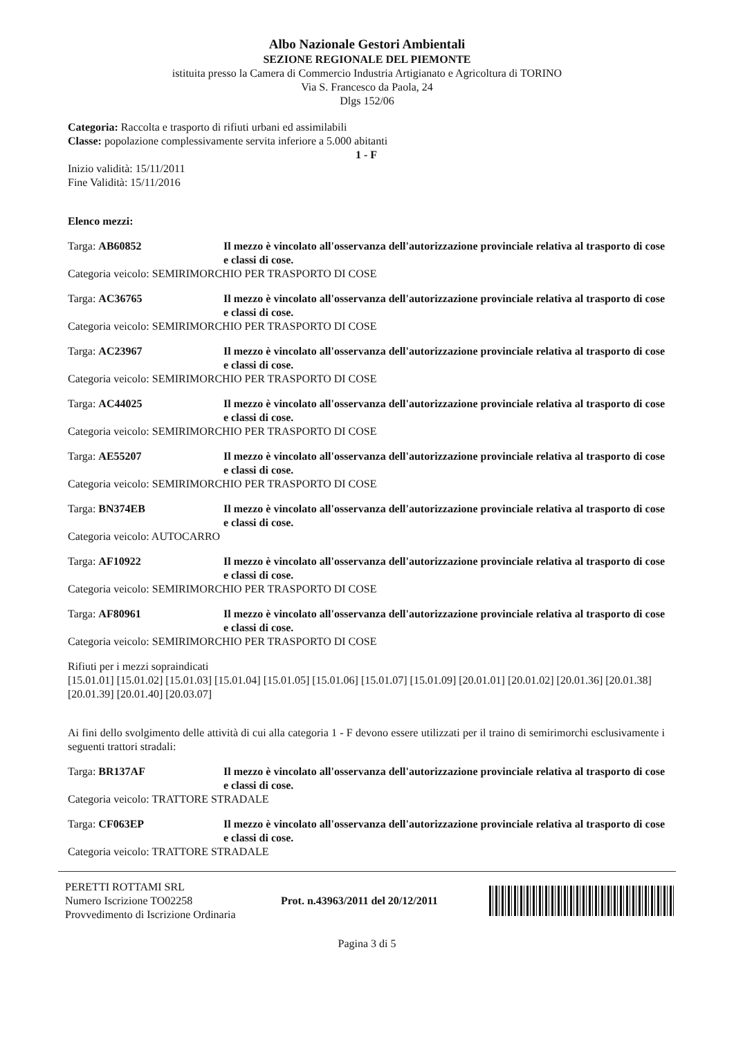Albo Nazionale Gestori Ambientali
SEZIONE REGIONALE DEL PIEMONTE
istituita presso la Camera di Commercio Industria Artigianato e Agricoltura di TORINO
Via S. Francesco da Paola, 24
Dlgs 152/06
Categoria: Raccolta e trasporto di rifiuti urbani ed assimilabili
Classe: popolazione complessivamente servita inferiore a 5.000 abitanti
1 - F
Inizio validità: 15/11/2011
Fine Validità: 15/11/2016
Elenco mezzi:
Targa: AB60852 Il mezzo è vincolato all'osservanza dell'autorizzazione provinciale relativa al trasporto di cose e classi di cose.
Categoria veicolo: SEMIRIMORCHIO PER TRASPORTO DI COSE
Targa: AC36765 Il mezzo è vincolato all'osservanza dell'autorizzazione provinciale relativa al trasporto di cose e classi di cose.
Categoria veicolo: SEMIRIMORCHIO PER TRASPORTO DI COSE
Targa: AC23967 Il mezzo è vincolato all'osservanza dell'autorizzazione provinciale relativa al trasporto di cose e classi di cose.
Categoria veicolo: SEMIRIMORCHIO PER TRASPORTO DI COSE
Targa: AC44025 Il mezzo è vincolato all'osservanza dell'autorizzazione provinciale relativa al trasporto di cose e classi di cose.
Categoria veicolo: SEMIRIMORCHIO PER TRASPORTO DI COSE
Targa: AE55207 Il mezzo è vincolato all'osservanza dell'autorizzazione provinciale relativa al trasporto di cose e classi di cose.
Categoria veicolo: SEMIRIMORCHIO PER TRASPORTO DI COSE
Targa: BN374EB Il mezzo è vincolato all'osservanza dell'autorizzazione provinciale relativa al trasporto di cose e classi di cose.
Categoria veicolo: AUTOCARRO
Targa: AF10922 Il mezzo è vincolato all'osservanza dell'autorizzazione provinciale relativa al trasporto di cose e classi di cose.
Categoria veicolo: SEMIRIMORCHIO PER TRASPORTO DI COSE
Targa: AF80961 Il mezzo è vincolato all'osservanza dell'autorizzazione provinciale relativa al trasporto di cose e classi di cose.
Categoria veicolo: SEMIRIMORCHIO PER TRASPORTO DI COSE
Rifiuti per i mezzi sopraindicati
[15.01.01] [15.01.02] [15.01.03] [15.01.04] [15.01.05] [15.01.06] [15.01.07] [15.01.09] [20.01.01] [20.01.02] [20.01.36] [20.01.38] [20.01.39] [20.01.40] [20.03.07]
Ai fini dello svolgimento delle attività di cui alla categoria 1 - F devono essere utilizzati per il traino di semirimorchi esclusivamente i seguenti trattori stradali:
Targa: BR137AF Il mezzo è vincolato all'osservanza dell'autorizzazione provinciale relativa al trasporto di cose e classi di cose.
Categoria veicolo: TRATTORE STRADALE
Targa: CF063EP Il mezzo è vincolato all'osservanza dell'autorizzazione provinciale relativa al trasporto di cose e classi di cose.
Categoria veicolo: TRATTORE STRADALE
PERETTI ROTTAMI SRL
Numero Iscrizione TO02258
Provvedimento di Iscrizione Ordinaria
Prot. n.43963/2011 del 20/12/2011
Pagina 3 di 5